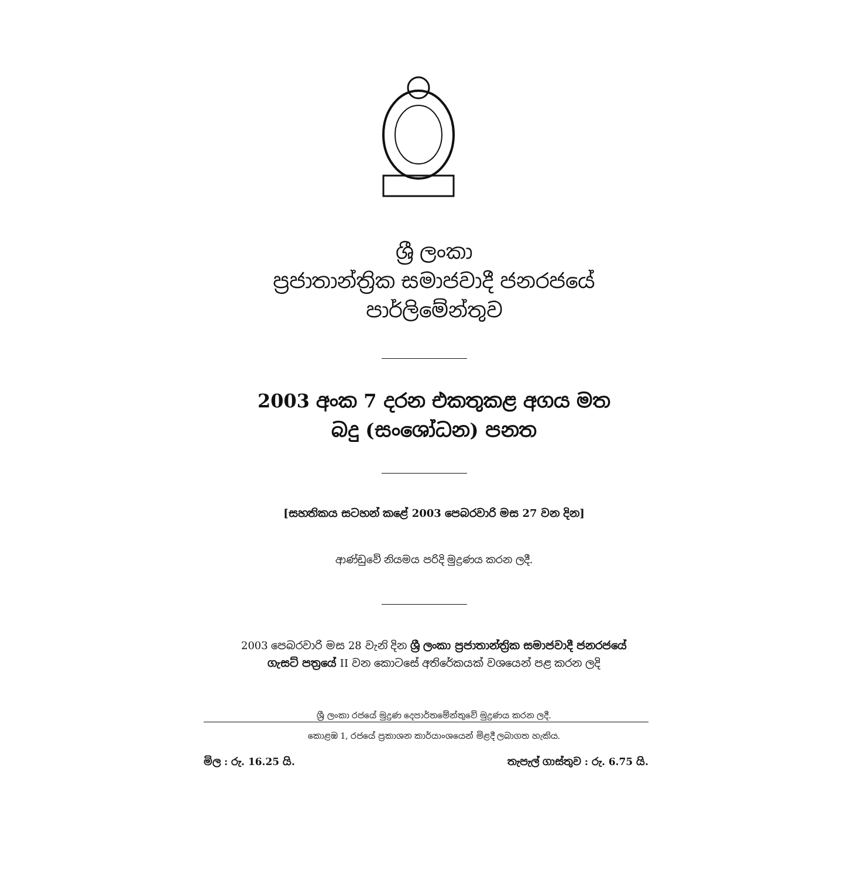ශ්‍රී ලංකා
ප්‍රජාතාන්ත්‍රික සමාජවාදී ජනරජයේ
පාර්ලිමේන්තුව
2003 අංක 7 දරන එකතුකළ අගය මත
බදු (සංශෝධන) පනත
[සහතිකය සටහන් කළේ 2003 පෙබරවාරි මස 27 වන දින]
ආණ්ඩුවේ නියමය පරිදි මුද්‍රණය කරන ලදී.
2003 පෙබරවාරි මස 28 වැනි දින ශ්‍රී ලංකා ප්‍රජාතාන්ත්‍රික සමාජවාදී ජනරජයේ
ගැසට් පත්‍රයේ II වන කොටසේ අතිරේකයක් වශයෙන් පළ කරන ලදි
ශ්‍රී ලංකා රජයේ මුද්‍රණ දෙපාර්තමේන්තුවේ මුද්‍රණය කරන ලදී.
කොළඹ 1, රජයේ ප්‍රකාශන කාර්යාංශයෙන් මිළදී ලබාගත හැකිය.
මිල : රු. 16.25 යි. තැපැල් ගාස්තුව : රු. 6.75 යි.